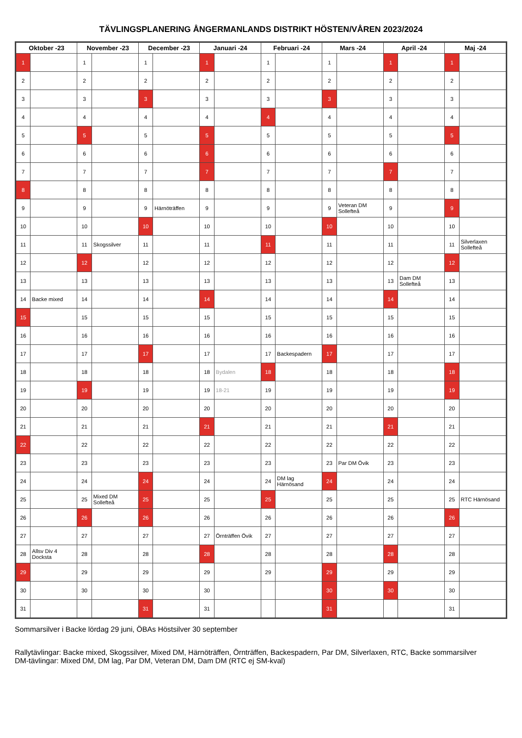TÄVLINGSPLANERING ÅNGERMANLANDS DISTRIKT HÖSTEN/VÅREN 2023/2024
| Oktober -23 | | November -23 | | December -23 | | Januari -24 | | Februari -24 | | Mars -24 | | April -24 | | Maj -24 | |
| --- | --- | --- | --- | --- | --- | --- | --- | --- | --- | --- | --- | --- | --- | --- | --- |
| 1 | | 1 | | 1 | | 1 | | 1 | | 1 | | 1 | | 1 | |
| 2 | | 2 | | 2 | | 2 | | 2 | | 2 | | 2 | | 2 | |
| 3 | | 3 | | 3 | | 3 | | 3 | | 3 | | 3 | | 3 | |
| 4 | | 4 | | 4 | | 4 | | 4 | | 4 | | 4 | | 4 | |
| 5 | | 5 | | 5 | | 5 | | 5 | | 5 | | 5 | | 5 | |
| 6 | | 6 | | 6 | | 6 | | 6 | | 6 | | 6 | | 6 | |
| 7 | | 7 | | 7 | | 7 | | 7 | | 7 | | 7 | | 7 | |
| 8 | | 8 | | 8 | | 8 | | 8 | | 8 | | 8 | | 8 | |
| 9 | | 9 | | 9 | Härnöträffen | 9 | | 9 | | 9 | Veteran DM Sollefteå | 9 | | 9 | |
| 10 | | 10 | | 10 | | 10 | | 10 | | 10 | | 10 | | 10 | |
| 11 | | 11 | Skogssilver | 11 | | 11 | | 11 | | 11 | | 11 | | 11 | Silverlaxen Sollefteå |
| 12 | | 12 | | 12 | | 12 | | 12 | | 12 | | 12 | | 12 | |
| 13 | | 13 | | 13 | | 13 | | 13 | | 13 | | 13 | Dam DM Sollefteå | 13 | |
| 14 | Backe mixed | 14 | | 14 | | 14 | | 14 | | 14 | | 14 | | 14 | |
| 15 | | 15 | | 15 | | 15 | | 15 | | 15 | | 15 | | 15 | |
| 16 | | 16 | | 16 | | 16 | | 16 | | 16 | | 16 | | 16 | |
| 17 | | 17 | | 17 | | 17 | | 17 | Backespadern | 17 | | 17 | | 17 | |
| 18 | | 18 | | 18 | | 18 | Bydalen | 18 | | 18 | | 18 | | 18 | |
| 19 | | 19 | | 19 | | 19 | 18-21 | 19 | | 19 | | 19 | | 19 | |
| 20 | | 20 | | 20 | | 20 | | 20 | | 20 | | 20 | | 20 | |
| 21 | | 21 | | 21 | | 21 | | 21 | | 21 | | 21 | | 21 | |
| 22 | | 22 | | 22 | | 22 | | 22 | | 22 | | 22 | | 22 | |
| 23 | | 23 | | 23 | | 23 | | 23 | | 23 | Par DM Övik | 23 | | 23 | |
| 24 | | 24 | | 24 | | 24 | | 24 | DM lag Härnösand | 24 | | 24 | | 24 | |
| 25 | | 25 | Mixed DM Sollefteå | 25 | | 25 | | 25 | | 25 | | 25 | | 25 | RTC Härnösand |
| 26 | | 26 | | 26 | | 26 | | 26 | | 26 | | 26 | | 26 | |
| 27 | | 27 | | 27 | | 27 | Örnträffen Övik | 27 | | 27 | | 27 | | 27 | |
| 28 | Allsv Div 4 Docksta | 28 | | 28 | | 28 | | 28 | | 28 | | 28 | | 28 | |
| 29 | | 29 | | 29 | | 29 | | 29 | | 29 | | 29 | | 29 | |
| 30 | | 30 | | 30 | | 30 | | | | 30 | | 30 | | 30 | |
| 31 | | | | 31 | | 31 | | | | 31 | | | | 31 | |
Sommarsilver i Backe lördag 29 juni, ÖBAs Höstsilver 30 september
Rallytävlingar: Backe mixed, Skogssilver, Mixed DM, Härnöträffen, Örnträffen, Backespadern, Par DM, Silverlaxen, RTC, Backe sommarsilver
DM-tävlingar: Mixed DM, DM lag, Par DM, Veteran DM, Dam DM (RTC ej SM-kval)